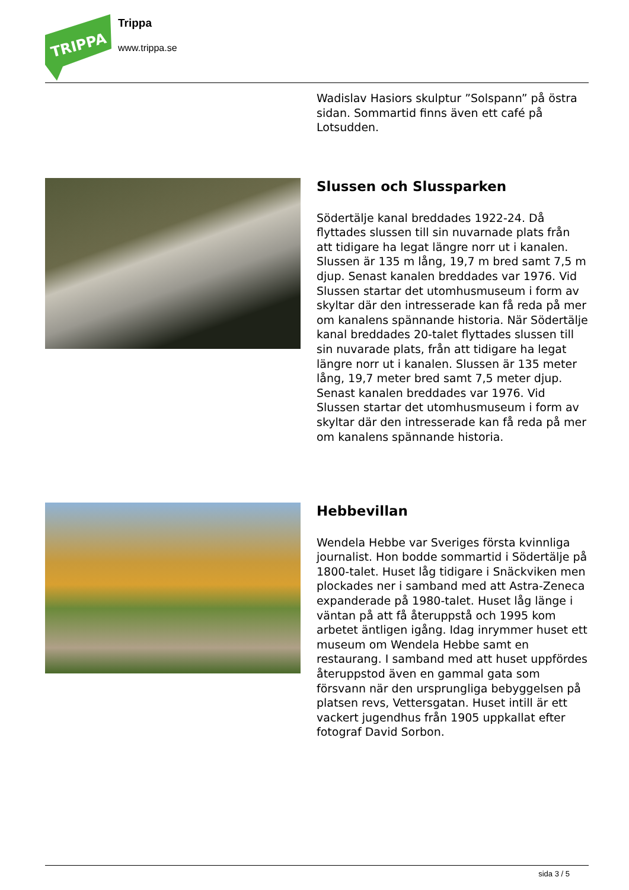TRIPPA
Trippa
www.trippa.se
Wadislav Hasiors skulptur ”Solspann” på östra sidan. Sommartid finns även ett café på Lotsudden.
Slussen och Slussparken
Södertälje kanal breddades 1922-24. Då flyttades slussen till sin nuvarnade plats från att tidigare ha legat längre norr ut i kanalen. Slussen är 135 m lång, 19,7 m bred samt 7,5 m djup. Senast kanalen breddades var 1976. Vid Slussen startar det utomhusmuseum i form av skyltar där den intresserade kan få reda på mer om kanalens spännande historia. När Södertälje kanal breddades 20-talet flyttades slussen till sin nuvarade plats, från att tidigare ha legat längre norr ut i kanalen. Slussen är 135 meter lång, 19,7 meter bred samt 7,5 meter djup. Senast kanalen breddades var 1976. Vid Slussen startar det utomhusmuseum i form av skyltar där den intresserade kan få reda på mer om kanalens spännande historia.
Hebbevillan
Wendela Hebbe var Sveriges första kvinnliga journalist. Hon bodde sommartid i Södertälje på 1800-talet. Huset låg tidigare i Snäckviken men plockades ner i samband med att Astra-Zeneca expanderade på 1980-talet. Huset låg länge i väntan på att få återuppstå och 1995 kom arbetet äntligen igång. Idag inrymmer huset ett museum om Wendela Hebbe samt en restaurang. I samband med att huset uppfördes återuppstod även en gammal gata som försvann när den ursprungliga bebyggelsen på platsen revs, Vettersgatan. Huset intill är ett vackert jugendhus från 1905 uppkallat efter fotograf David Sorbon.
sida 3 / 5